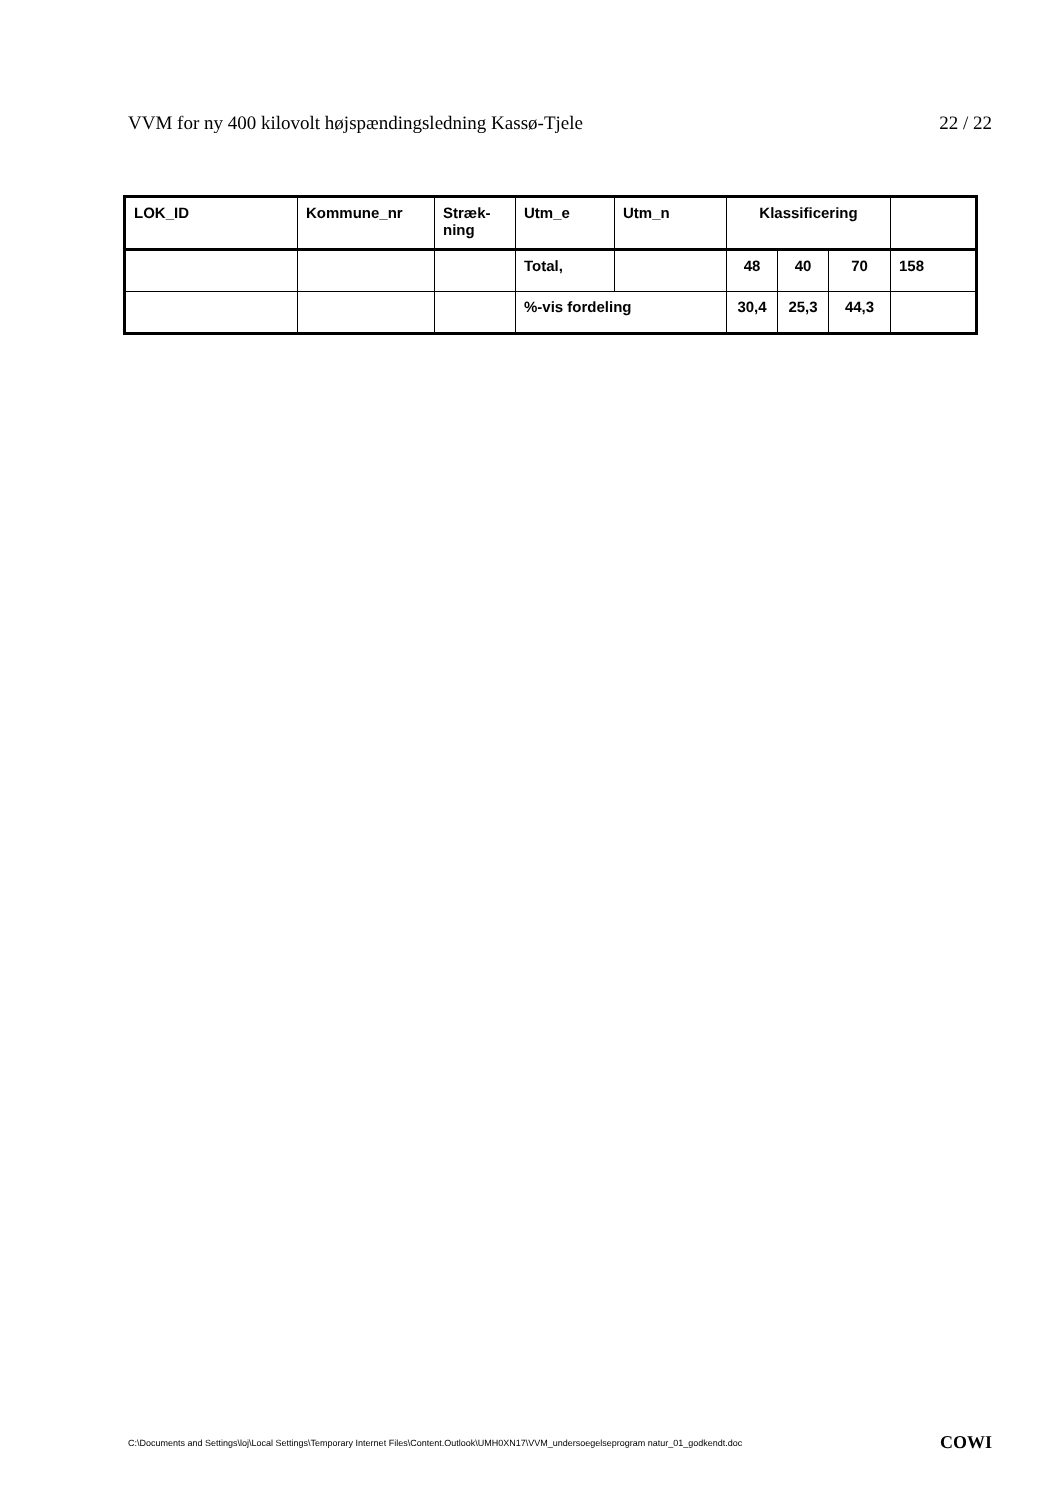VVM for ny 400 kilovolt højspændingsledning Kassø-Tjele 22 / 22
| LOK_ID | Kommune_nr | Stræk- ning | Utm_e | Utm_n | Klassificering | | | |
| | | | Total, | | 48 | 40 | 70 | 158 |
| | | | %-vis fordeling | | 30,4 | 25,3 | 44,3 | |
C:\Documents and Settings\loj\Local Settings\Temporary Internet Files\Content.Outlook\UMH0XN17\VVM_undersoegelseprogram natur_01_godkendt.doc COWI